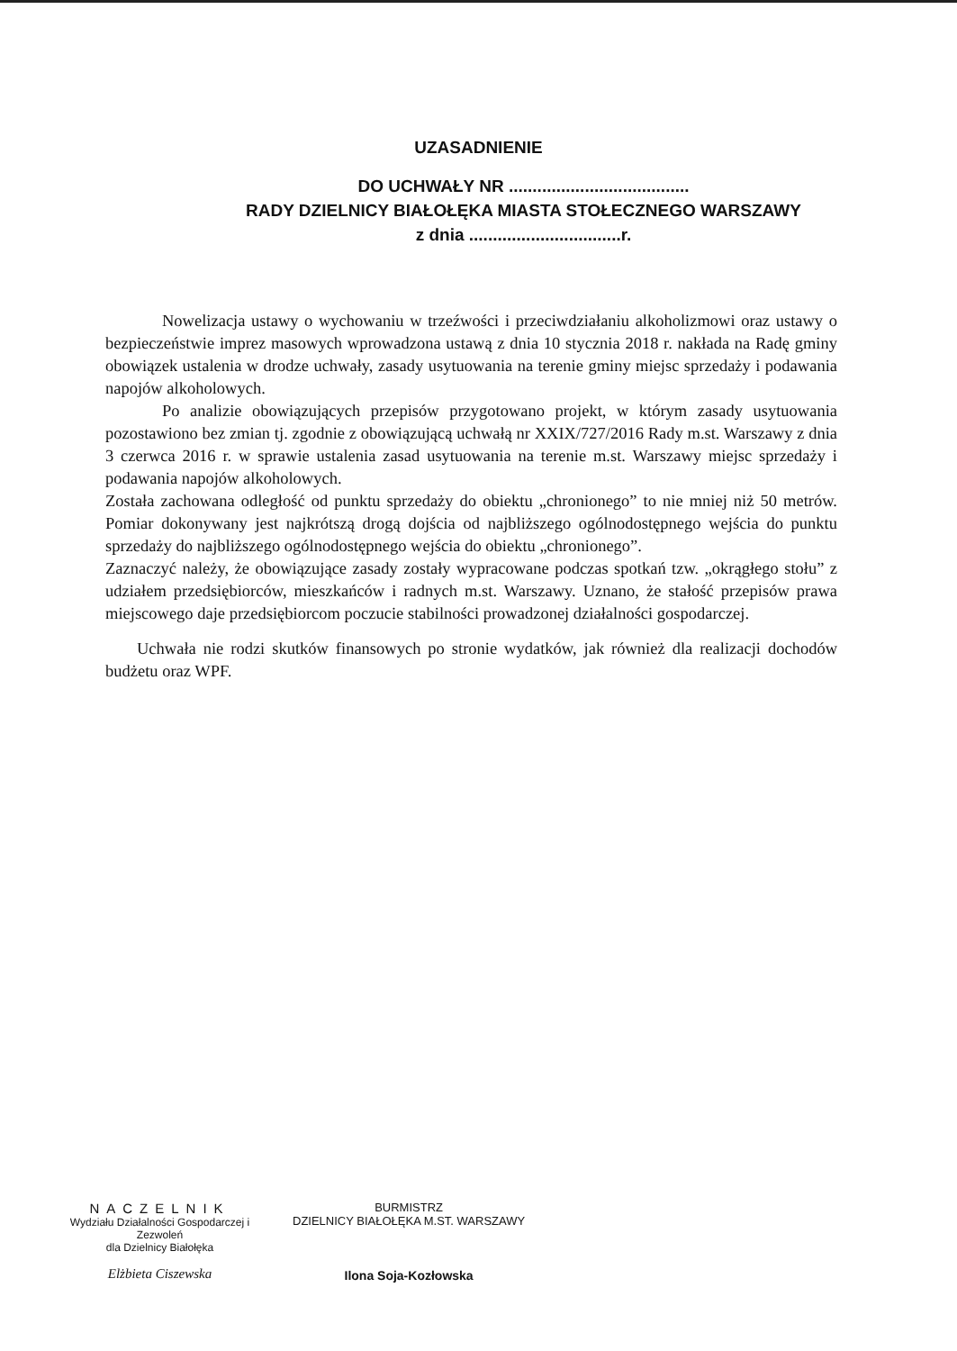UZASADNIENIE
DO UCHWAŁY NR ......................................
RADY DZIELNICY BIAŁOŁĘKA MIASTA STOŁECZNEGO WARSZAWY
z dnia ................................r.
Nowelizacja ustawy o wychowaniu w trzeźwości i przeciwdziałaniu alkoholizmowi oraz ustawy o bezpieczeństwie imprez masowych wprowadzona ustawą z dnia 10 stycznia 2018 r. nakłada na Radę gminy obowiązek ustalenia w drodze uchwały, zasady usytuowania na terenie gminy miejsc sprzedaży i podawania napojów alkoholowych.
Po analizie obowiązujących przepisów przygotowano projekt, w którym zasady usytuowania pozostawiono bez zmian tj. zgodnie z obowiązującą uchwałą nr XXIX/727/2016 Rady m.st. Warszawy z dnia 3 czerwca 2016 r. w sprawie ustalenia zasad usytuowania na terenie m.st. Warszawy miejsc sprzedaży i podawania napojów alkoholowych.
Została zachowana odległość od punktu sprzedaży do obiektu „chronionego” to nie mniej niż 50 metrów. Pomiar dokonywany jest najkrótszą drogą dojścia od najbliższego ogólnodostępnego wejścia do punktu sprzedaży do najbliższego ogólnodostępnego wejścia do obiektu „chronionego”.
Zaznaczyć należy, że obowiązujące zasady zostały wypracowane podczas spotkań tzw. „okrągłego stołu” z udziałem przedsiębiorców, mieszkańców i radnych m.st. Warszawy. Uznano, że stałość przepisów prawa miejscowego daje przedsiębiorcom poczucie stabilności prowadzonej działalności gospodarczej.
Uchwała nie rodzi skutków finansowych po stronie wydatków, jak również dla realizacji dochodów budżetu oraz WPF.
NACZELNIK
Wydziału Działalności Gospodarczej i Zezwoleń
dla Dzielnicy Białołęka
Elżbieta Ciszewska
BURMISTRZ
DZIELNICY BIAŁOŁĘKA M.ST. WARSZAWY
Ilona Soja-Kozłowska